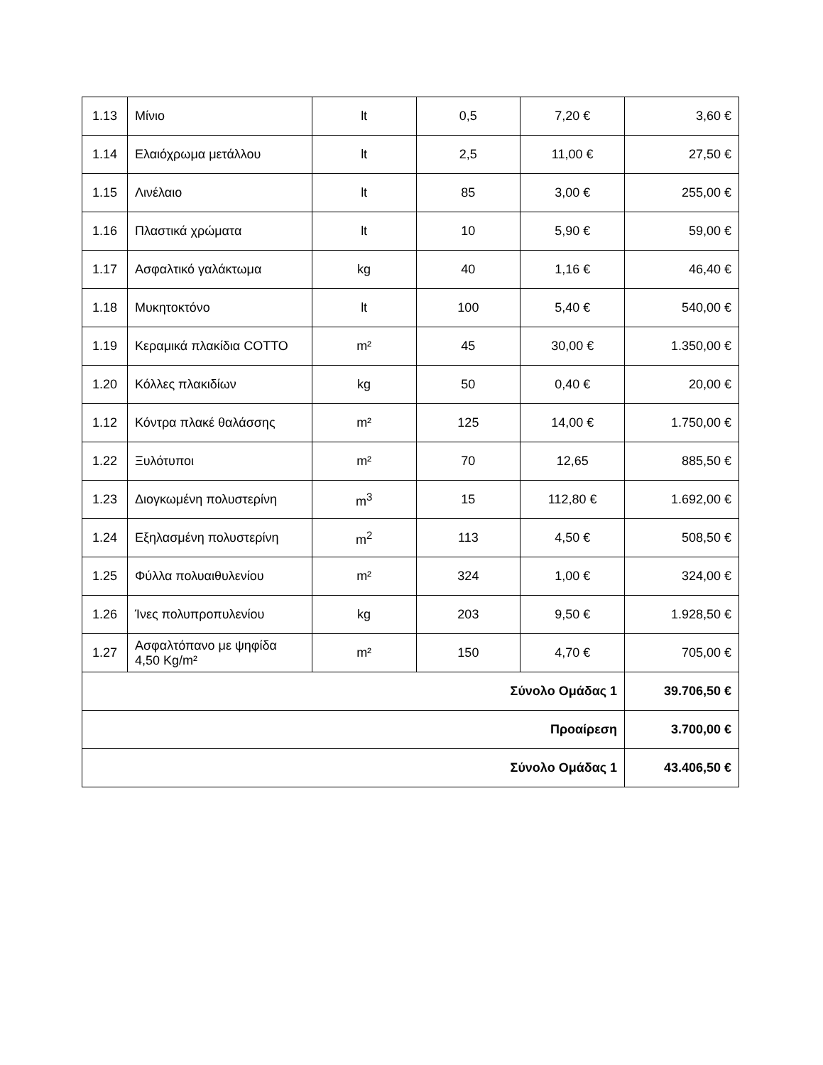| 1.13 | Μίνιο | lt | 0,5 | 7,20 € | 3,60 € |
| 1.14 | Ελαιόχρωμα μετάλλου | lt | 2,5 | 11,00 € | 27,50 € |
| 1.15 | Λινέλαιο | lt | 85 | 3,00 € | 255,00 € |
| 1.16 | Πλαστικά χρώματα | lt | 10 | 5,90 € | 59,00 € |
| 1.17 | Ασφαλτικό γαλάκτωμα | kg | 40 | 1,16 € | 46,40 € |
| 1.18 | Μυκητοκτόνο | lt | 100 | 5,40 € | 540,00 € |
| 1.19 | Κεραμικά πλακίδια COTTO | m² | 45 | 30,00 € | 1.350,00 € |
| 1.20 | Κόλλες πλακιδίων | kg | 50 | 0,40 € | 20,00 € |
| 1.12 | Κόντρα πλακέ θαλάσσης | m² | 125 | 14,00 € | 1.750,00 € |
| 1.22 | Ξυλότυποι | m² | 70 | 12,65 | 885,50 € |
| 1.23 | Διογκωμένη πολυστερίνη | m<sup>3</sup> | 15 | 112,80 € | 1.692,00 € |
| 1.24 | Εξηλασμένη πολυστερίνη | m<sup>2</sup> | 113 | 4,50 € | 508,50 € |
| 1.25 | Φύλλα πολυαιθυλενίου | m² | 324 | 1,00 € | 324,00 € |
| 1.26 | Ίνες πολυπροπυλενίου | kg | 203 | 9,50 € | 1.928,50 € |
| 1.27 | Ασφαλτόπανο με ψηφίδα 4,50 Kg/m² | m² | 150 | 4,70 € | 705,00 € |
| Σύνολο Ομάδας 1 | | | | | 39.706,50 € |
| Προαίρεση | | | | | 3.700,00 € |
| Σύνολο Ομάδας 1 | | | | | 43.406,50 € |